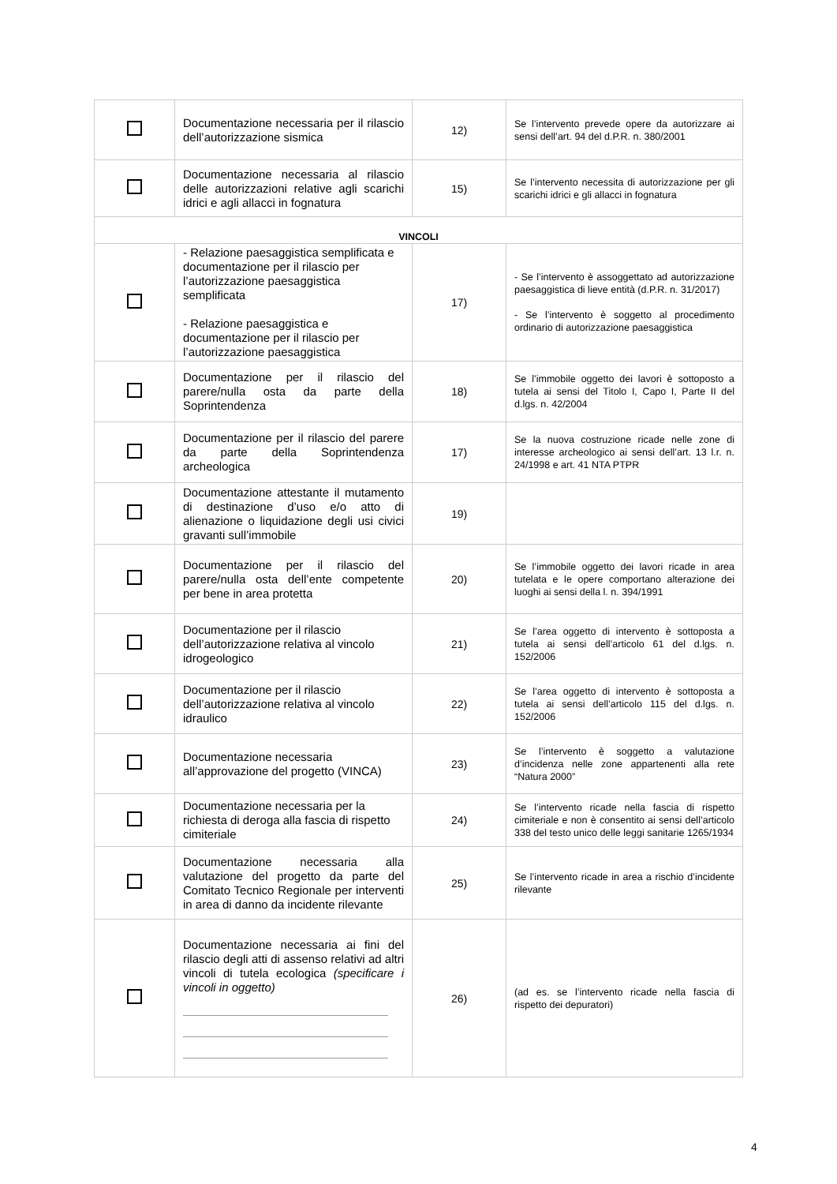| | Documentazione necessaria per il rilascio dell’autorizzazione sismica | 12) | Se l’intervento prevede opere da autorizzare ai sensi dell’art. 94 del d.P.R. n. 380/2001 |
| | Documentazione necessaria al rilascio delle autorizzazioni relative agli scarichi idrici e agli allacci in fognatura | 15) | Se l’intervento necessita di autorizzazione per gli scarichi idrici e gli allacci in fognatura |
| VINCOLI | | | |
| | - Relazione paesaggistica semplificata e documentazione per il rilascio per l’autorizzazione paesaggistica semplificata - Relazione paesaggistica e documentazione per il rilascio per l’autorizzazione paesaggistica | 17) | - Se l’intervento è assoggettato ad autorizzazione paesaggistica di lieve entità (d.P.R. n. 31/2017) - Se l’intervento è soggetto al procedimento ordinario di autorizzazione paesaggistica |
| | Documentazione per il rilascio del parere/nulla osta da parte della Soprintendenza | 18) | Se l’immobile oggetto dei lavori è sottoposto a tutela ai sensi del Titolo I, Capo I, Parte II del d.lgs. n. 42/2004 |
| | Documentazione per il rilascio del parere da parte della Soprintendenza archeologica | 17) | Se la nuova costruzione ricade nelle zone di interesse archeologico ai sensi dell’art. 13 l.r. n. 24/1998 e art. 41 NTA PTPR |
| | Documentazione attestante il mutamento di destinazione d’uso e/o atto di alienazione o liquidazione degli usi civici gravanti sull’immobile | 19) | |
| | Documentazione per il rilascio del parere/nulla osta dell’ente competente per bene in area protetta | 20) | Se l’immobile oggetto dei lavori ricade in area tutelata e le opere comportano alterazione dei luoghi ai sensi della l. n. 394/1991 |
| | Documentazione per il rilascio dell’autorizzazione relativa al vincolo idrogeologico | 21) | Se l’area oggetto di intervento è sottoposta a tutela ai sensi dell’articolo 61 del d.lgs. n. 152/2006 |
| | Documentazione per il rilascio dell’autorizzazione relativa al vincolo idraulico | 22) | Se l’area oggetto di intervento è sottoposta a tutela ai sensi dell’articolo 115 del d.lgs. n. 152/2006 |
| | Documentazione necessaria all’approvazione del progetto (VINCA) | 23) | Se l’intervento è soggetto a valutazione d’incidenza nelle zone appartenenti alla rete “Natura 2000” |
| | Documentazione necessaria per la richiesta di deroga alla fascia di rispetto cimiteriale | 24) | Se l’intervento ricade nella fascia di rispetto cimiteriale e non è consentito ai sensi dell’articolo 338 del testo unico delle leggi sanitarie 1265/1934 |
| | Documentazione necessaria alla valutazione del progetto da parte del Comitato Tecnico Regionale per interventi in area di danno da incidente rilevante | 25) | Se l’intervento ricade in area a rischio d’incidente rilevante |
| | Documentazione necessaria ai fini del rilascio degli atti di assenso relativi ad altri vincoli di tutela ecologica (specificare i vincoli in oggetto) | 26) | (ad es. se l’intervento ricade nella fascia di rispetto dei depuratori) |
4